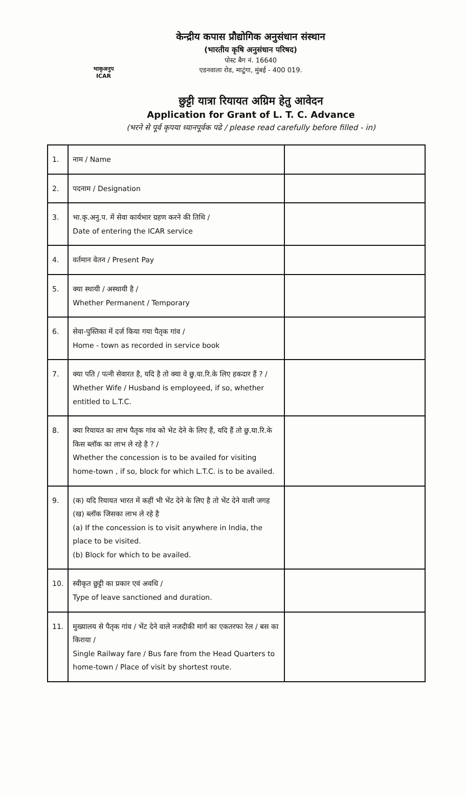भाकृअनुप
ICAR
केन्द्रीय कपास प्रौद्योगिक अनुसंधान संस्थान
(भारतीय कृषि अनुसंधान परिषद)
पोस्ट बैग नं. 16640
एडनवाला रोड, माटुंगा, मुंबई - 400 019.
छुट्टी यात्रा रियायत अग्रिम हेतु आवेदन
Application for Grant of L. T. C. Advance
(भरने से पूर्व कृपया ध्यानपूर्वक पढे / please read carefully before filled - in)
| 1. | नाम / Name | |
| 2. | पदनाम / Designation | |
| 3. | भा.कृ.अनु.प. में सेवा कार्यभार ग्रहण करने की तिथि / Date of entering the ICAR service | |
| 4. | वर्तमान वेतन / Present Pay | |
| 5. | क्या स्थायी / अस्थायी है / Whether Permanent / Temporary | |
| 6. | सेवा-पुस्तिका में दर्ज किया गया पैतृक गांव / Home - town as recorded in service book | |
| 7. | क्या पति / पत्नी सेवारत है, यदि है तो क्या वे छु.या.रि.के लिए हकदार हैं ? / Whether Wife / Husband is employeed, if so, whether entitled to L.T.C. | |
| 8. | क्या रियायत का लाभ पैतृक गांव को भेट देने के लिए हैं, यदि हैं तो छु.या.रि.के किस ब्लॉक का लाभ ले रहे है ? / Whether the concession is to be availed for visiting home-town , if so, block for which L.T.C. is to be availed. | |
| 9. | (क) यदि रियायत भारत में कहीं भी भेंट देने के लिए है तो भेंट देने वाली जगह (ख) ब्लॉक जिसका लाभ ले रहे है (a) If the concession is to visit anywhere in India, the place to be visited. (b) Block for which to be availed. | |
| 10. | स्वीकृत छुट्टी का प्रकार एवं अवधि / Type of leave sanctioned and duration. | |
| 11. | मुख्यालय से पैतृक गांव / भेंट देने वाले नजदीकी मार्ग का एकतरफा रेल / बस का किराया / Single Railway fare / Bus fare from the Head Quarters to home-town / Place of visit by shortest route. | |